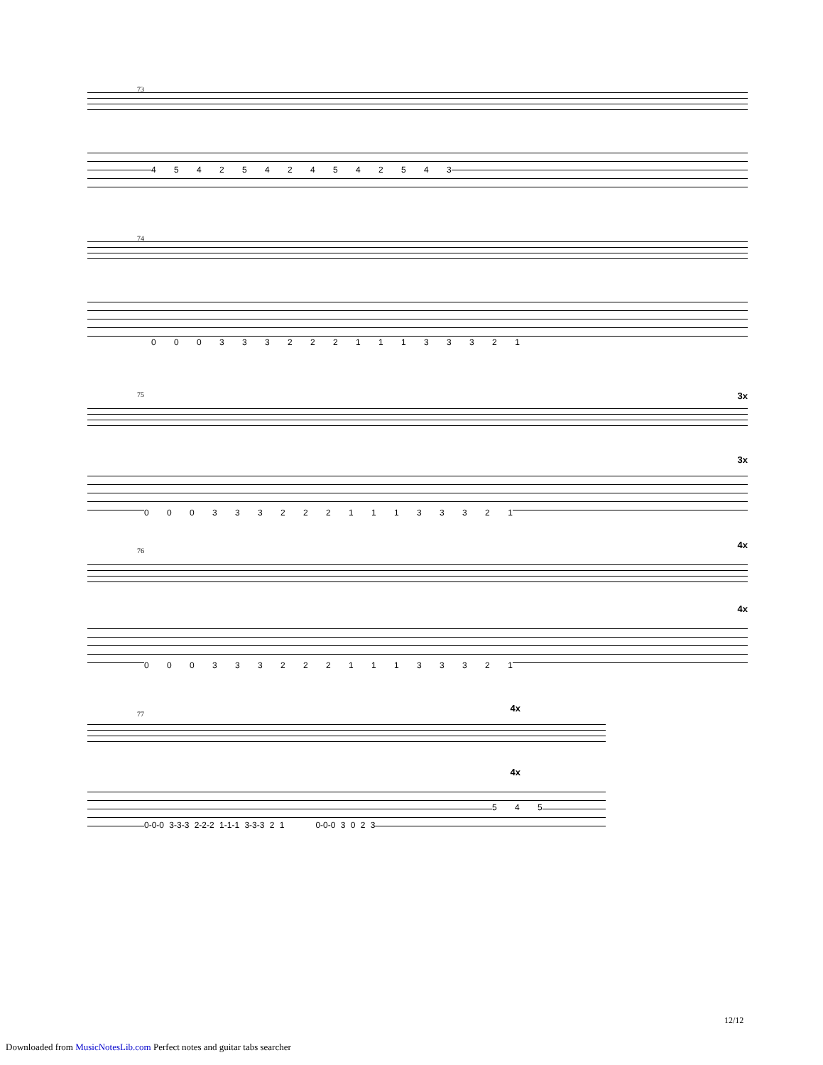73
4 5 4 2 5 4 2 4 5 4 2 5 4 3
74
0 0 0 3 3 3 2 2 2 1 1 1 3 3 3 2 1
75 3x
3x
0 0 0 3 3 3 2 2 2 1 1 1 3 3 3 2 1
76
4x
4x
0 0 0 3 3 3 2 2 2 1 1 1 3 3 3 2 1
77
4x
4x
5 4 5
0-0-0 3-3-3 2-2-2 1-1-1 3-3-3 2 1 0-0-0 3 0 2 3
12/12
Downloaded from MusicNotesLib.com Perfect notes and guitar tabs searcher